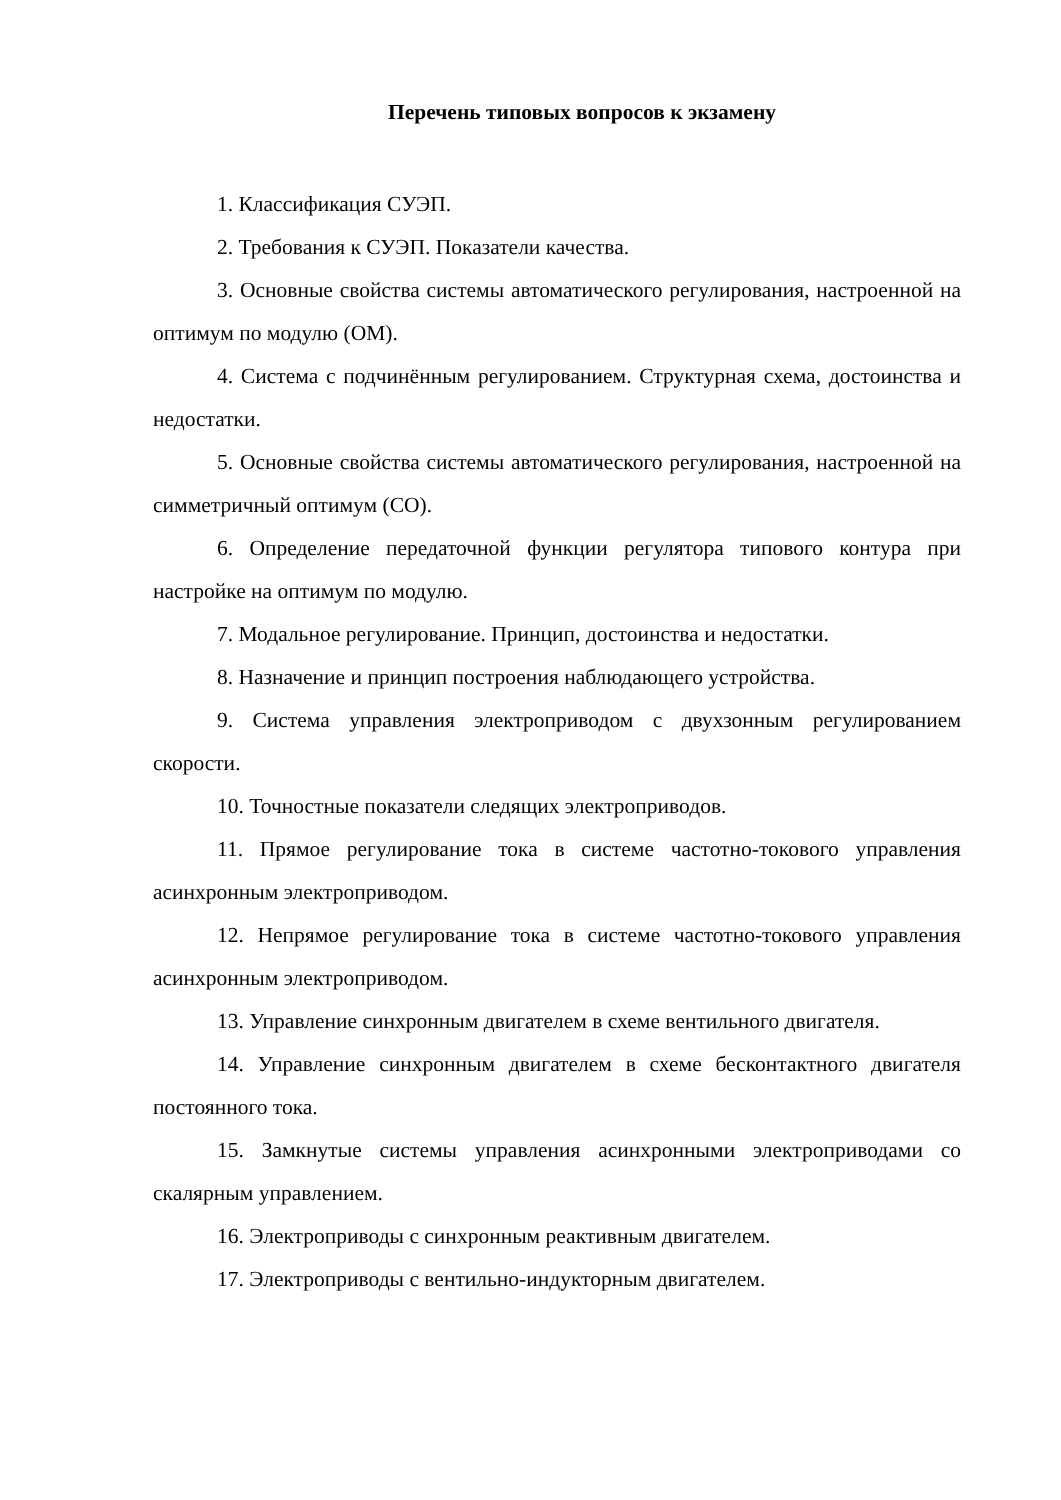Перечень типовых вопросов к экзамену
1. Классификация СУЭП.
2. Требования к СУЭП. Показатели качества.
3. Основные свойства системы автоматического регулирования, настроенной на оптимум по модулю (ОМ).
4. Система с подчинённым регулированием. Структурная схема, достоинства и недостатки.
5. Основные свойства системы автоматического регулирования, настроенной на симметричный оптимум (СО).
6. Определение передаточной функции регулятора типового контура при настройке на оптимум по модулю.
7. Модальное регулирование. Принцип, достоинства и недостатки.
8. Назначение и принцип построения наблюдающего устройства.
9. Система управления электроприводом с двухзонным регулированием скорости.
10. Точностные показатели следящих электроприводов.
11. Прямое регулирование тока в системе частотно-токового управления асинхронным электроприводом.
12. Непрямое регулирование тока в системе частотно-токового управления асинхронным электроприводом.
13. Управление синхронным двигателем в схеме вентильного двигателя.
14. Управление синхронным двигателем в схеме бесконтактного двигателя постоянного тока.
15. Замкнутые системы управления асинхронными электроприводами со скалярным управлением.
16. Электроприводы с синхронным реактивным двигателем.
17. Электроприводы с вентильно-индукторным двигателем.